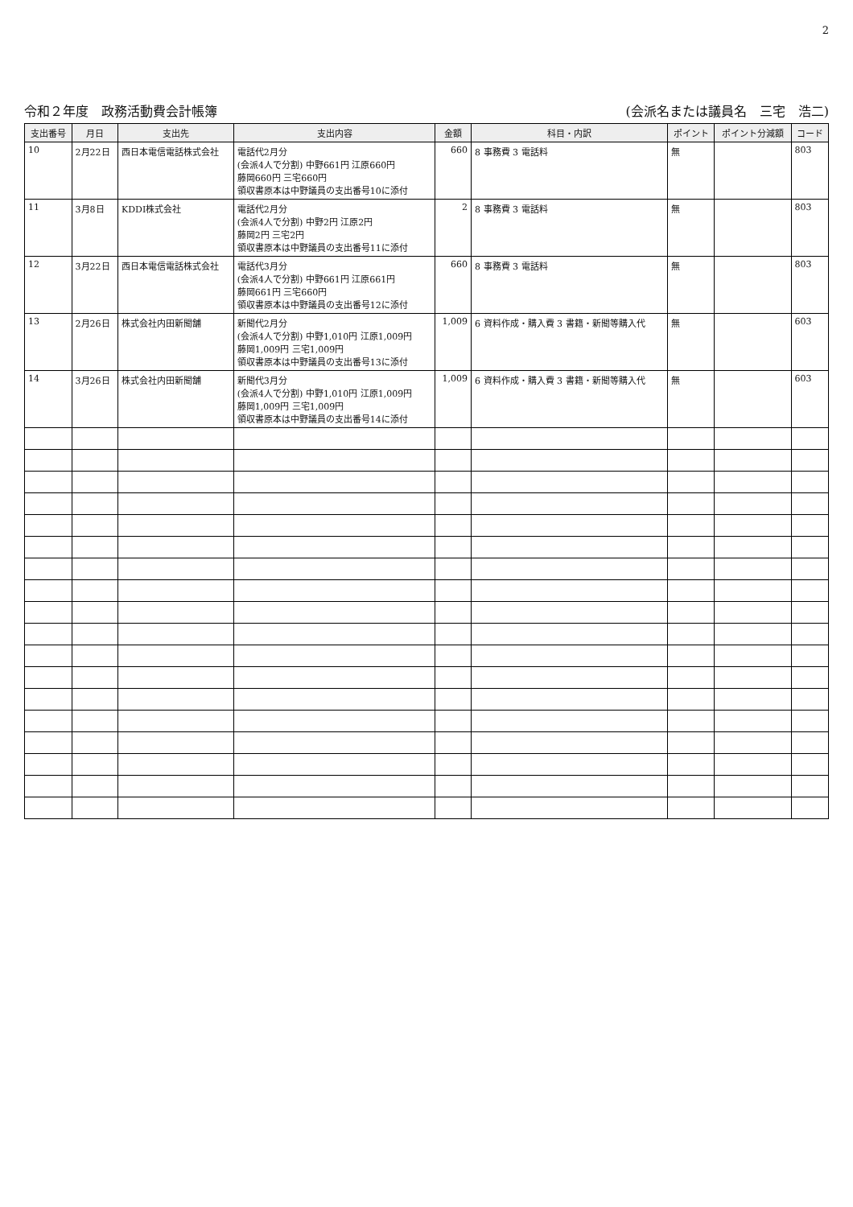2
令和２年度　政務活動費会計帳簿 (会派名または議員名　三宅　浩二)
| 支出番号 | 月日 | 支出先 | 支出内容 | 金額 | 科目・内訳 | ポイント | ポイント分減額 | コード |
| --- | --- | --- | --- | --- | --- | --- | --- | --- |
| 10 | 2月22日 | 西日本電信電話株式会社 | 電話代2月分 (会派4人で分割) 中野661円 江原660円 藤岡660円 三宅660円 領収書原本は中野議員の支出番号10に添付 | 660 | 8 事務費 3 電話料 | 無 | | 803 |
| 11 | 3月8日 | KDDI株式会社 | 電話代2月分 (会派4人で分割) 中野2円 江原2円 藤岡2円 三宅2円 領収書原本は中野議員の支出番号11に添付 | 2 | 8 事務費 3 電話料 | 無 | | 803 |
| 12 | 3月22日 | 西日本電信電話株式会社 | 電話代3月分 (会派4人で分割) 中野661円 江原661円 藤岡661円 三宅660円 領収書原本は中野議員の支出番号12に添付 | 660 | 8 事務費 3 電話料 | 無 | | 803 |
| 13 | 2月26日 | 株式会社内田新聞舗 | 新聞代2月分 (会派4人で分割) 中野1,010円 江原1,009円 藤岡1,009円 三宅1,009円 領収書原本は中野議員の支出番号13に添付 | 1,009 | 6 資料作成・購入費 3 書籍・新聞等購入代 | 無 | | 603 |
| 14 | 3月26日 | 株式会社内田新聞舗 | 新聞代3月分 (会派4人で分割) 中野1,010円 江原1,009円 藤岡1,009円 三宅1,009円 領収書原本は中野議員の支出番号14に添付 | 1,009 | 6 資料作成・購入費 3 書籍・新聞等購入代 | 無 | | 603 |